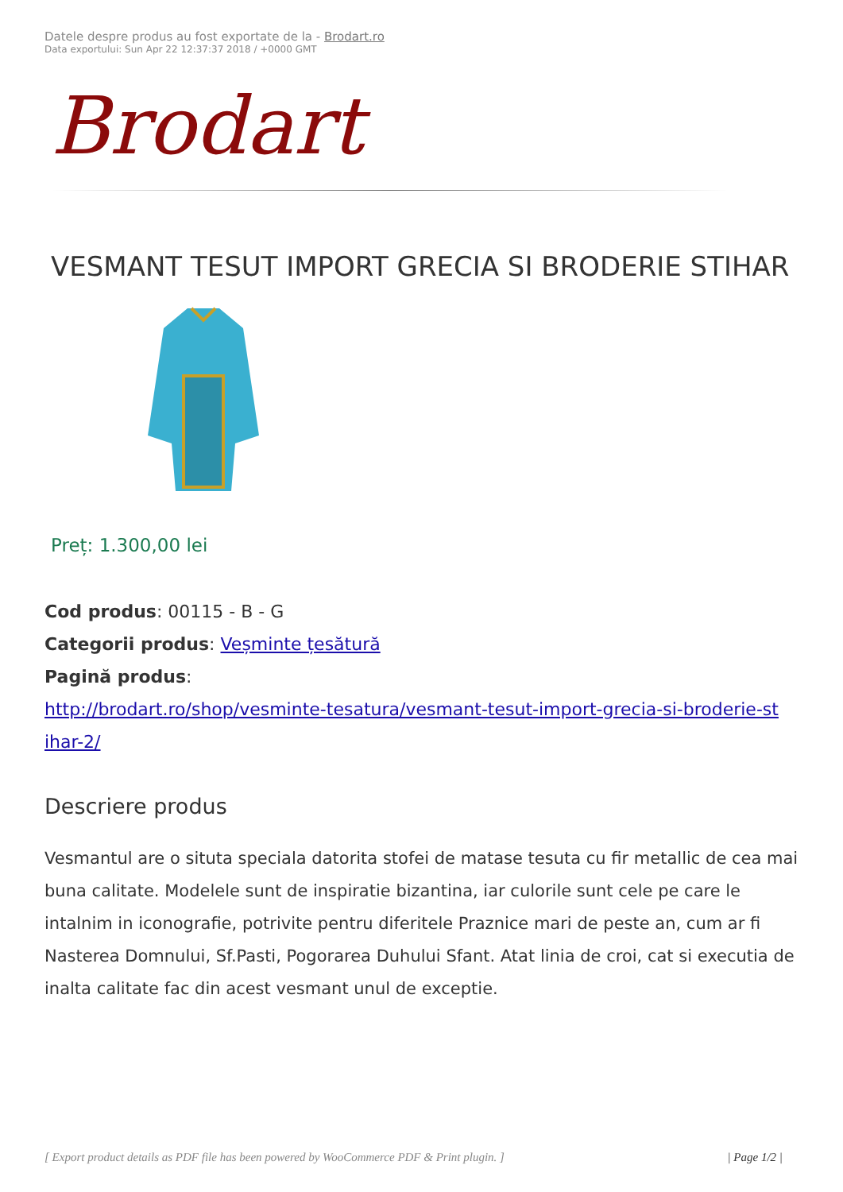Datele despre produs au fost exportate de la - Brodart.ro
Data exportului: Sun Apr 22 12:37:37 2018 / +0000 GMT
Brodart
VESMANT TESUT IMPORT GRECIA SI BRODERIE STIHAR
Preț: 1.300,00 lei
Cod produs: 00115 - B - G
Categorii produs: Veșminte țesătură
Pagină produs:
http://brodart.ro/shop/vesminte-tesatura/vesmant-tesut-import-grecia-si-broderie-st ihar-2/
Descriere produs
Vesmantul are o situta speciala datorita stofei de matase tesuta cu fir metallic de cea mai buna calitate. Modelele sunt de inspiratie bizantina, iar culorile sunt cele pe care le intalnim in iconografie, potrivite pentru diferitele Praznice mari de peste an, cum ar fi Nasterea Domnului, Sf.Pasti, Pogorarea Duhului Sfant. Atat linia de croi, cat si executia de inalta calitate fac din acest vesmant unul de exceptie.
[ Export product details as PDF file has been powered by WooCommerce PDF & Print plugin. ] | Page 1/2 |